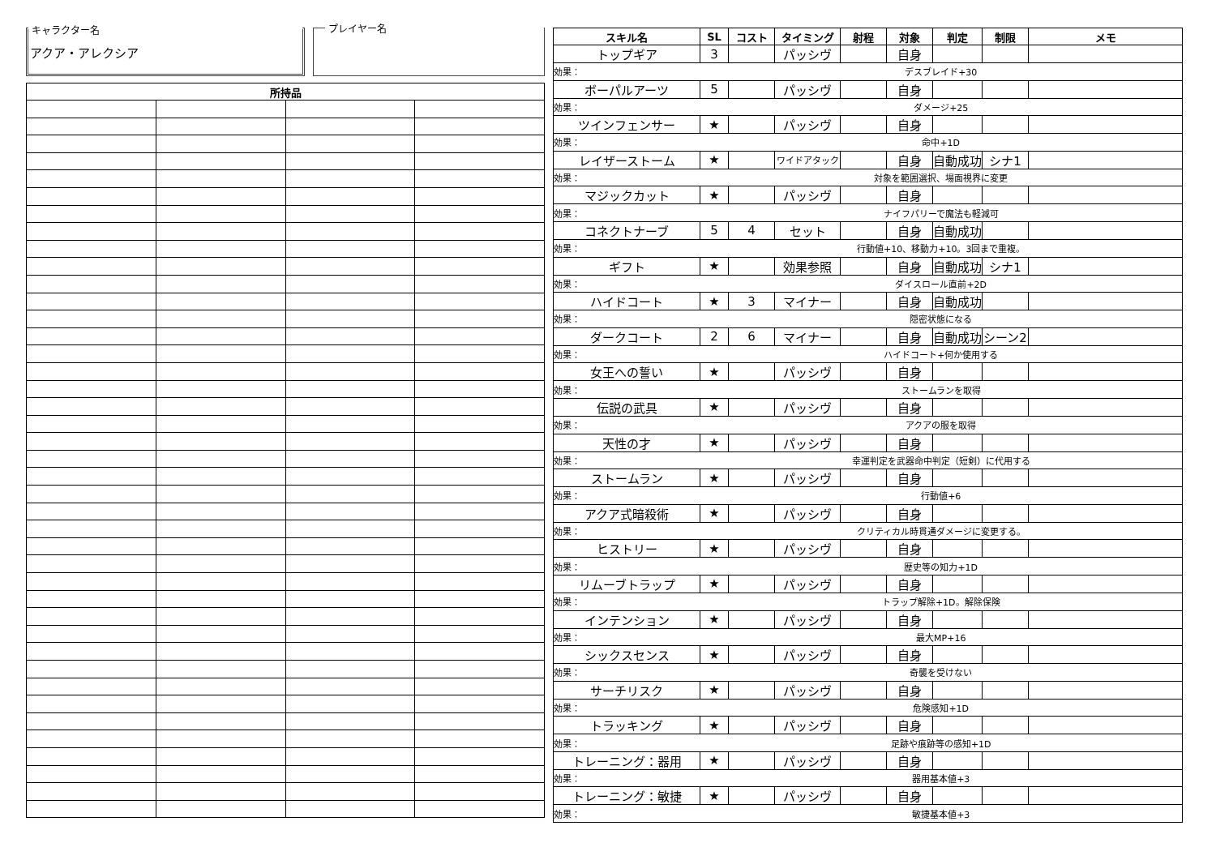キャラクター名
アクア・アレクシア
プレイヤー名
| 所持品 | | | |
| --- | --- | --- | --- |
| スキル名 | SL | コスト | タイミング | 射程 | 対象 | 判定 | 制限 | メモ |
| --- | --- | --- | --- | --- | --- | --- | --- | --- |
| トップギア | 3 | | パッシヴ | | 自身 | | | |
| 効果： | デスブレイド+30 | | | | | | | |
| ボーパルアーツ | 5 | | パッシヴ | | 自身 | | | |
| 効果： | ダメージ+25 | | | | | | | |
| ツインフェンサー | ★ | | パッシヴ | | 自身 | | | |
| 効果： | 命中+1D | | | | | | | |
| レイザーストーム | ★ | | ワイドアタック | | 自身 | 自動成功 | シナ1 | |
| 効果： | 対象を範囲選択、場面視界に変更 | | | | | | | |
| マジックカット | ★ | | パッシヴ | | 自身 | | | |
| 効果： | ナイフパリーで魔法も軽減可 | | | | | | | |
| コネクトナーブ | 5 | 4 | セット | | 自身 | 自動成功 | | |
| 効果： | 行動値+10、移動力+10。3回まで重複。 | | | | | | | |
| ギフト | ★ | | 効果参照 | | 自身 | 自動成功 | シナ1 | |
| 効果： | ダイスロール直前+2D | | | | | | | |
| ハイドコート | ★ | 3 | マイナー | | 自身 | 自動成功 | | |
| 効果： | 隠密状態になる | | | | | | | |
| ダークコート | 2 | 6 | マイナー | | 自身 | 自動成功 | シーン2 | |
| 効果： | ハイドコート+何か使用する | | | | | | | |
| 女王への誓い | ★ | | パッシヴ | | 自身 | | | |
| 効果： | ストームランを取得 | | | | | | | |
| 伝説の武具 | ★ | | パッシヴ | | 自身 | | | |
| 効果： | アクアの服を取得 | | | | | | | |
| 天性の才 | ★ | | パッシヴ | | 自身 | | | |
| 効果： | 幸運判定を武器命中判定（短剣）に代用する | | | | | | | |
| ストームラン | ★ | | パッシヴ | | 自身 | | | |
| 効果： | 行動値+6 | | | | | | | |
| アクア式暗殺術 | ★ | | パッシヴ | | 自身 | | | |
| 効果： | クリティカル時貫通ダメージに変更する。 | | | | | | | |
| ヒストリー | ★ | | パッシヴ | | 自身 | | | |
| 効果： | 歴史等の知力+1D | | | | | | | |
| リムーブトラップ | ★ | | パッシヴ | | 自身 | | | |
| 効果： | トラップ解除+1D。解除保険 | | | | | | | |
| インテンション | ★ | | パッシヴ | | 自身 | | | |
| 効果： | 最大MP+16 | | | | | | | |
| シックスセンス | ★ | | パッシヴ | | 自身 | | | |
| 効果： | 奇襲を受けない | | | | | | | |
| サーチリスク | ★ | | パッシヴ | | 自身 | | | |
| 効果： | 危険感知+1D | | | | | | | |
| トラッキング | ★ | | パッシヴ | | 自身 | | | |
| 効果： | 足跡や痕跡等の感知+1D | | | | | | | |
| トレーニング：器用 | ★ | | パッシヴ | | 自身 | | | |
| 効果： | 器用基本値+3 | | | | | | | |
| トレーニング：敏捷 | ★ | | パッシヴ | | 自身 | | | |
| 効果： | 敏捷基本値+3 | | | | | | | |